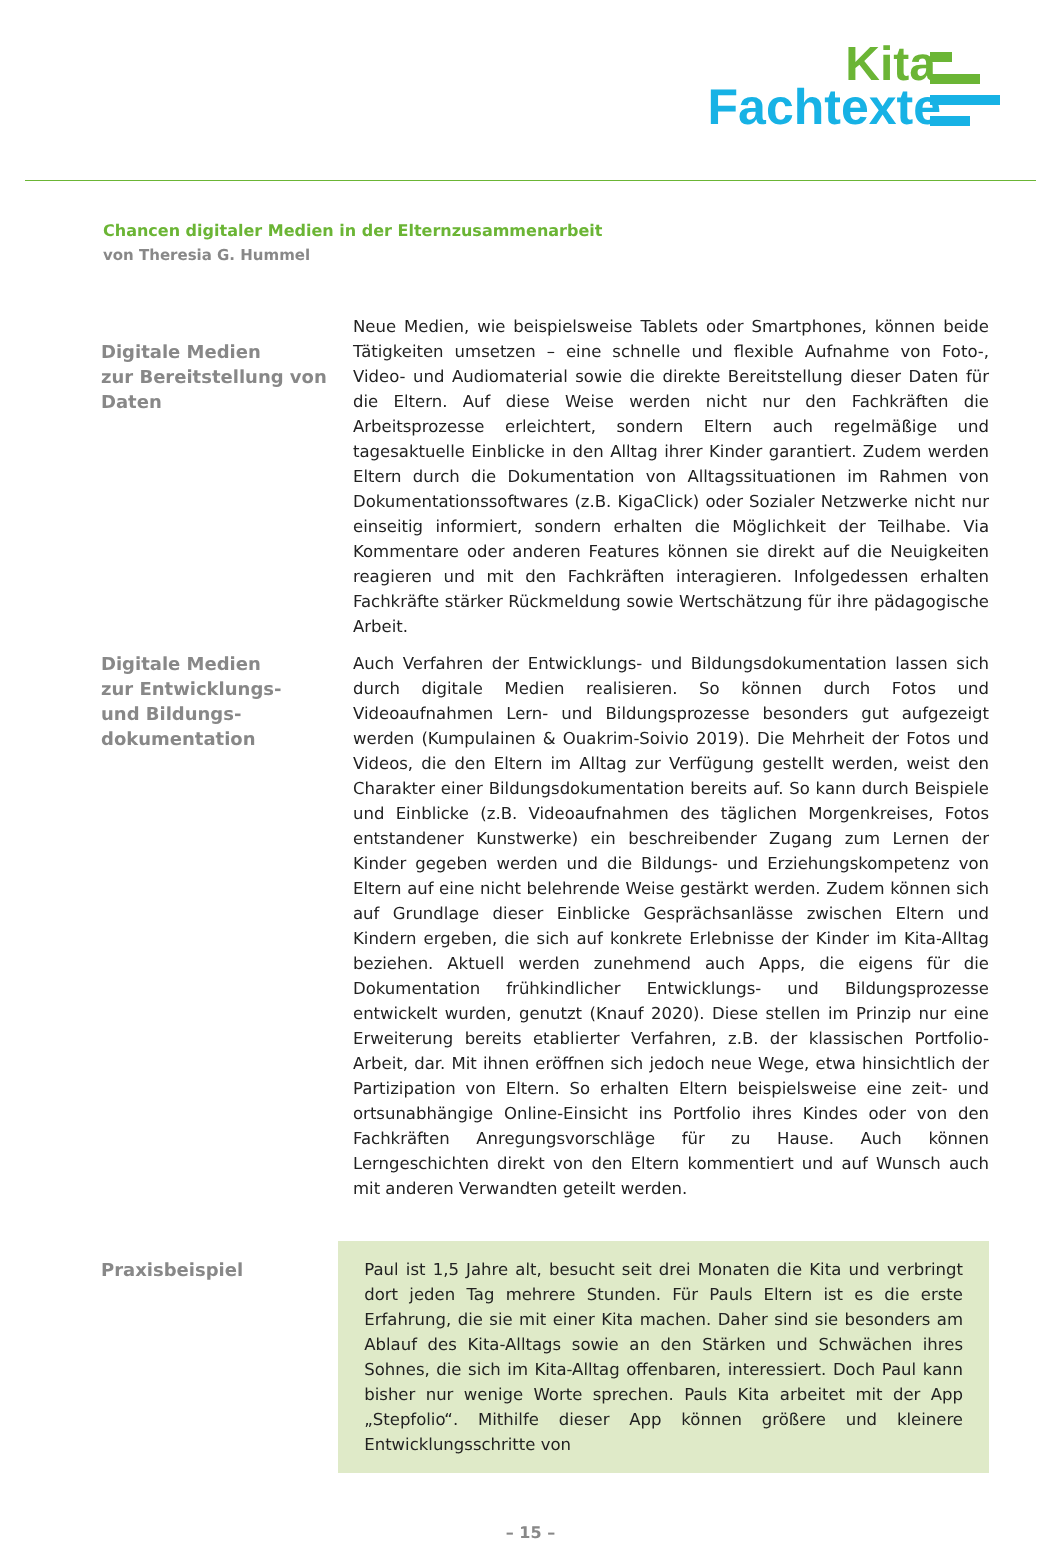Kita
Fachtexte
Chancen digitaler Medien in der Elternzusammenarbeit
von Theresia G. Hummel
Digitale Medien
zur Bereitstellung von
Daten
Neue Medien, wie beispielsweise Tablets oder Smartphones, können beide Tätigkeiten umsetzen – eine schnelle und flexible Aufnahme von Foto-, Video- und Audiomaterial sowie die direkte Bereitstellung dieser Daten für die Eltern. Auf diese Weise werden nicht nur den Fachkräften die Arbeitsprozesse erleichtert, sondern Eltern auch regelmäßige und tagesaktuelle Einblicke in den Alltag ihrer Kinder garantiert. Zudem werden Eltern durch die Dokumentation von Alltagssituationen im Rahmen von Dokumentationssoftwares (z.B. KigaClick) oder Sozialer Netzwerke nicht nur einseitig informiert, sondern erhalten die Möglichkeit der Teilhabe. Via Kommentare oder anderen Features können sie direkt auf die Neuigkeiten reagieren und mit den Fachkräften interagieren. Infolgedessen erhalten Fachkräfte stärker Rückmeldung sowie Wertschätzung für ihre pädagogische Arbeit.
Digitale Medien
zur Entwicklungs-
und Bildungs-
dokumentation
Auch Verfahren der Entwicklungs- und Bildungsdokumentation lassen sich durch digitale Medien realisieren. So können durch Fotos und Videoaufnahmen Lern- und Bildungsprozesse besonders gut aufgezeigt werden (Kumpulainen & Ouakrim-Soivio 2019). Die Mehrheit der Fotos und Videos, die den Eltern im Alltag zur Verfügung gestellt werden, weist den Charakter einer Bildungsdokumentation bereits auf. So kann durch Beispiele und Einblicke (z.B. Videoaufnahmen des täglichen Morgenkreises, Fotos entstandener Kunstwerke) ein beschreibender Zugang zum Lernen der Kinder gegeben werden und die Bildungs- und Erziehungskompetenz von Eltern auf eine nicht belehrende Weise gestärkt werden. Zudem können sich auf Grundlage dieser Einblicke Gesprächsanlässe zwischen Eltern und Kindern ergeben, die sich auf konkrete Erlebnisse der Kinder im Kita-Alltag beziehen. Aktuell werden zunehmend auch Apps, die eigens für die Dokumentation frühkindlicher Entwicklungs- und Bildungsprozesse entwickelt wurden, genutzt (Knauf 2020). Diese stellen im Prinzip nur eine Erweiterung bereits etablierter Verfahren, z.B. der klassischen Portfolio-Arbeit, dar. Mit ihnen eröffnen sich jedoch neue Wege, etwa hinsichtlich der Partizipation von Eltern. So erhalten Eltern beispielsweise eine zeit- und ortsunabhängige Online-Einsicht ins Portfolio ihres Kindes oder von den Fachkräften Anregungsvorschläge für zu Hause. Auch können Lerngeschichten direkt von den Eltern kommentiert und auf Wunsch auch mit anderen Verwandten geteilt werden.
Praxisbeispiel Paul ist 1,5 Jahre alt, besucht seit drei Monaten die Kita und verbringt dort jeden Tag mehrere Stunden. Für Pauls Eltern ist es die erste Erfahrung, die sie mit einer Kita machen. Daher sind sie besonders am Ablauf des Kita-Alltags sowie an den Stärken und Schwächen ihres Sohnes, die sich im Kita-Alltag offenbaren, interessiert. Doch Paul kann bisher nur wenige Worte sprechen. Pauls Kita arbeitet mit der App „Stepfolio“. Mithilfe dieser App können größere und kleinere Entwicklungsschritte von
– 15 –